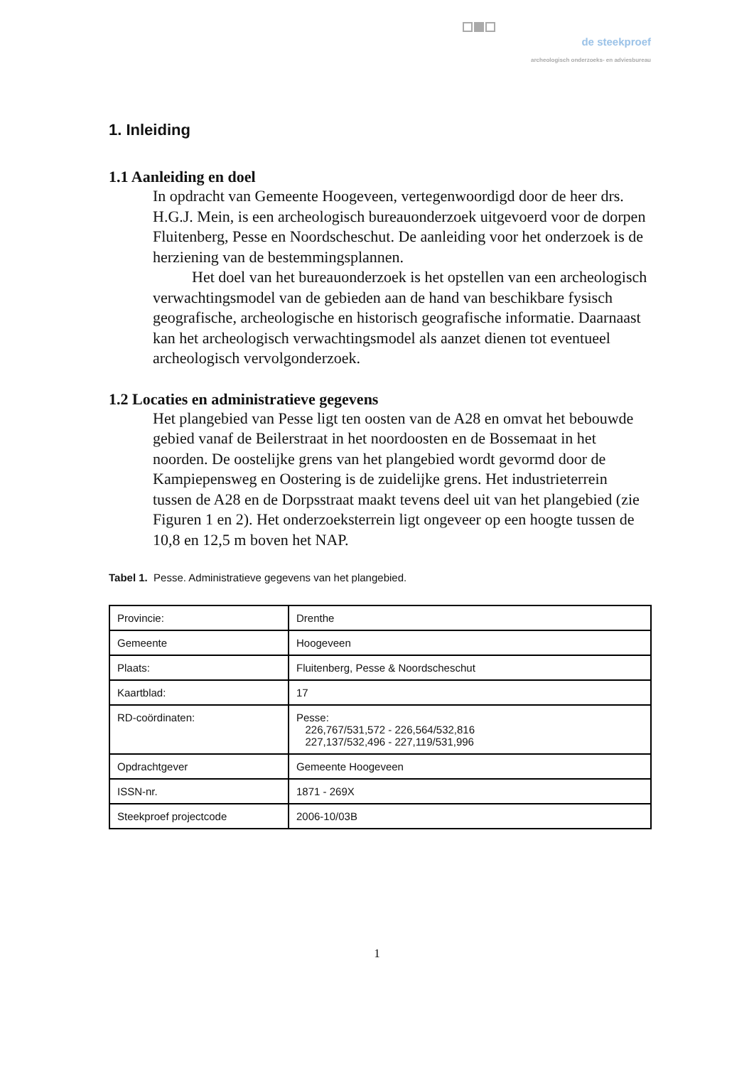de steekproef
archeologisch onderzoeks- en adviesbureau
1. Inleiding
1.1 Aanleiding en doel
In opdracht van Gemeente Hoogeveen, vertegenwoordigd door de heer drs. H.G.J. Mein, is een archeologisch bureauonderzoek uitgevoerd voor de dorpen Fluitenberg, Pesse en Noordscheschut. De aanleiding voor het onderzoek is de herziening van de bestemmingsplannen.
Het doel van het bureauonderzoek is het opstellen van een archeologisch verwachtingsmodel van de gebieden aan de hand van beschikbare fysisch geografische, archeologische en historisch geografische informatie. Daarnaast kan het archeologisch verwachtingsmodel als aanzet dienen tot eventueel archeologisch vervolgonderzoek.
1.2 Locaties en administratieve gegevens
Het plangebied van Pesse ligt ten oosten van de A28 en omvat het bebouwde gebied vanaf de Beilerstraat in het noordoosten en de Bossemaat in het noorden. De oostelijke grens van het plangebied wordt gevormd door de Kampiepensweg en Oostering is de zuidelijke grens. Het industrieterrein tussen de A28 en de Dorpsstraat maakt tevens deel uit van het plangebied (zie Figuren 1 en 2). Het onderzoeksterrein ligt ongeveer op een hoogte tussen de 10,8 en 12,5 m boven het NAP.
Tabel 1. Pesse. Administratieve gegevens van het plangebied.
| Provincie: | Drenthe |
| Gemeente | Hoogeveen |
| Plaats: | Fluitenberg, Pesse & Noordscheschut |
| Kaartblad: | 17 |
| RD-coördinaten: | Pesse: 226,767/531,572 - 226,564/532,816 227,137/532,496 - 227,119/531,996 |
| Opdrachtgever | Gemeente Hoogeveen |
| ISSN-nr. | 1871 - 269X |
| Steekproef projectcode | 2006-10/03B |
1